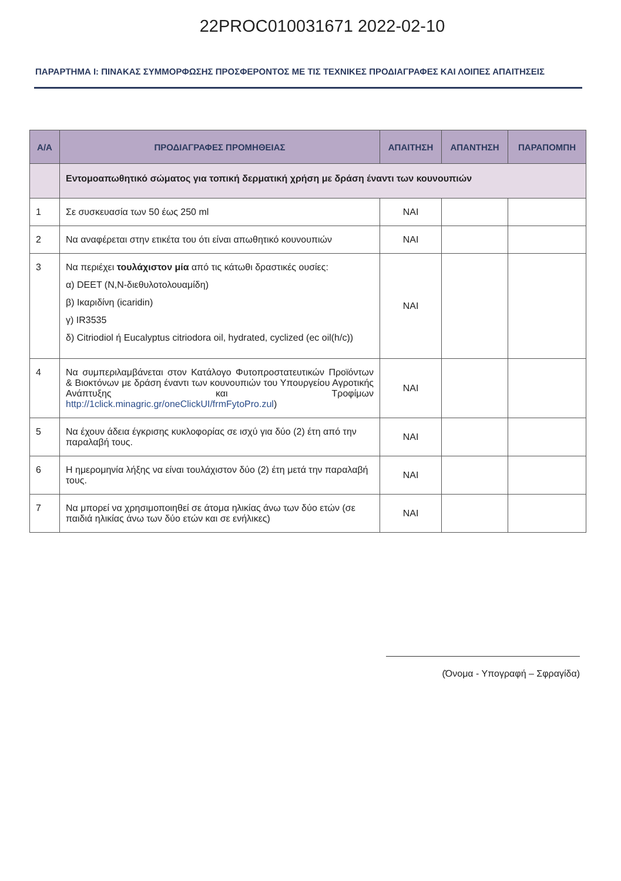22PROC010031671 2022-02-10
ΠΑΡΑΡΤΗΜΑ Ι: ΠΙΝΑΚΑΣ ΣΥΜΜΟΡΦΩΣΗΣ ΠΡΟΣΦΕΡΟΝΤΟΣ ΜΕ ΤΙΣ ΤΕΧΝΙΚΕΣ ΠΡΟΔΙΑΓΡΑΦΕΣ ΚΑΙ ΛΟΙΠΕΣ ΑΠΑΙΤΗΣΕΙΣ
| Α/Α | ΠΡΟΔΙΑΓΡΑΦΕΣ ΠΡΟΜΗΘΕΙΑΣ | ΑΠΑΙΤΗΣΗ | ΑΠΑΝΤΗΣΗ | ΠΑΡΑΠΟΜΠΗ |
| --- | --- | --- | --- | --- |
| | Εντομοαπωθητικό σώματος για τοπική δερματική χρήση με δράση έναντι των κουνουπιών | | | |
| 1 | Σε συσκευασία των 50 έως 250 ml | ΝΑΙ | | |
| 2 | Να αναφέρεται στην ετικέτα του ότι είναι απωθητικό κουνουπιών | ΝΑΙ | | |
| 3 | Να περιέχει τουλάχιστον μία από τις κάτωθι δραστικές ουσίες: α) DEET (N,N-διεθυλοτολουαμίδη) β) Ικαριδίνη (icaridin) γ) IR3535 δ) Citriodiol ή Eucalyptus citriodora oil, hydrated, cyclized (ec oil(h/c)) | ΝΑΙ | | |
| 4 | Να συμπεριλαμβάνεται στον Κατάλογο Φυτοπροστατευτικών Προϊόντων & Βιοκτόνων με δράση έναντι των κουνουπιών του Υπουργείου Αγροτικής Ανάπτυξης και Τροφίμων http://1click.minagric.gr/oneClickUI/frmFytoPro.zul ) | ΝΑΙ | | |
| 5 | Να έχουν άδεια έγκρισης κυκλοφορίας σε ισχύ για δύο (2) έτη από την παραλαβή τους. | ΝΑΙ | | |
| 6 | Η ημερομηνία λήξης να είναι τουλάχιστον δύο (2) έτη μετά την παραλαβή τους. | ΝΑΙ | | |
| 7 | Να μπορεί να χρησιμοποιηθεί σε άτομα ηλικίας άνω των δύο ετών (σε παιδιά ηλικίας άνω των δύο ετών και σε ενήλικες) | ΝΑΙ | | |
(Όνομα - Υπογραφή – Σφραγίδα)